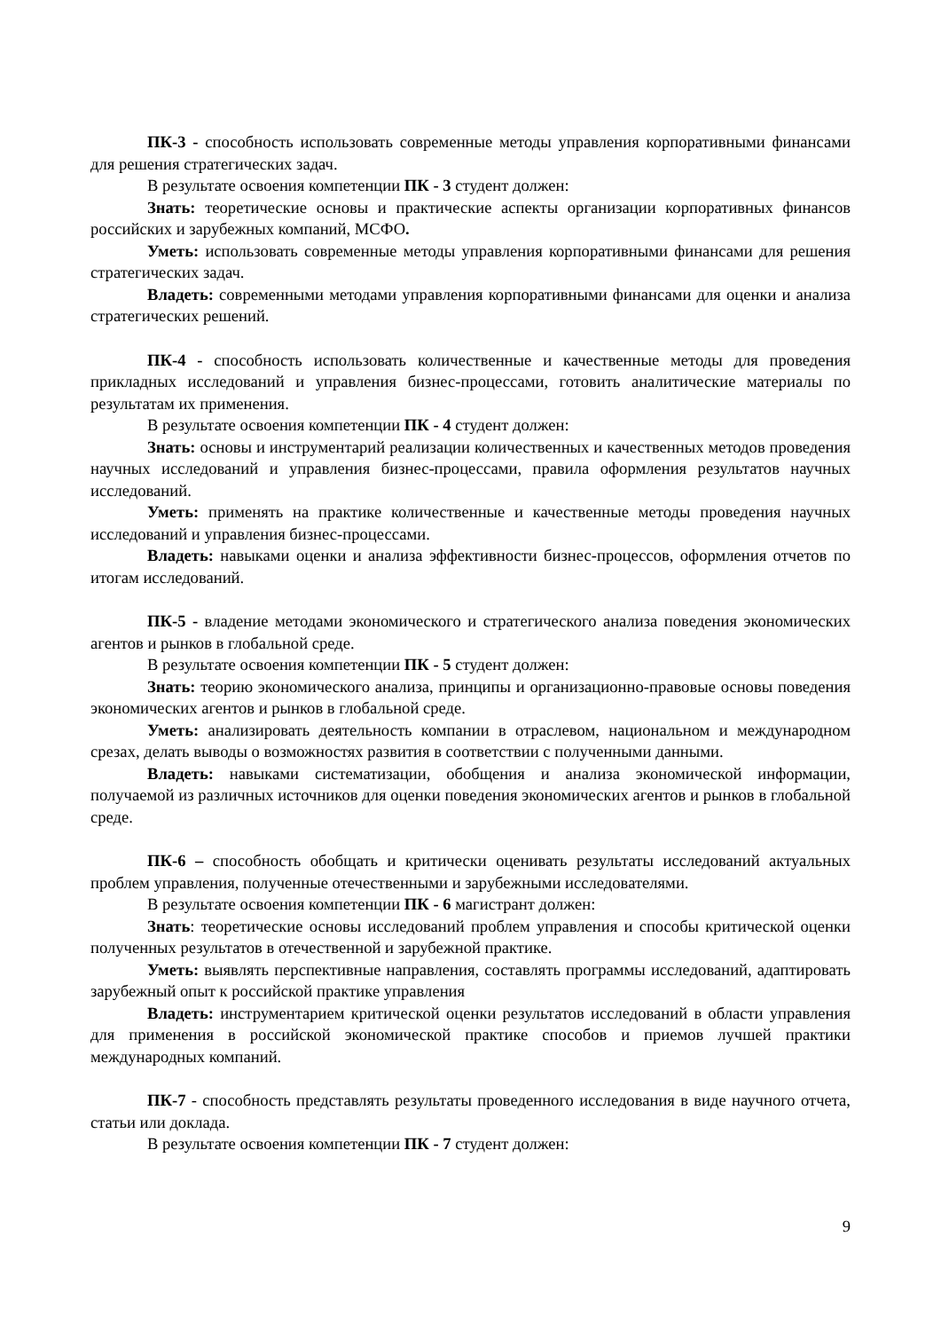ПК-3 - способность использовать современные методы управления корпоративными финансами для решения стратегических задач.
В результате освоения компетенции ПК - 3 студент должен:
Знать: теоретические основы и практические аспекты организации корпоративных финансов российских и зарубежных компаний, МСФО.
Уметь: использовать современные методы управления корпоративными финансами для решения стратегических задач.
Владеть: современными методами управления корпоративными финансами для оценки и анализа стратегических решений.
ПК-4 - способность использовать количественные и качественные методы для проведения прикладных исследований и управления бизнес-процессами, готовить аналитические материалы по результатам их применения.
В результате освоения компетенции ПК - 4 студент должен:
Знать: основы и инструментарий реализации количественных и качественных методов проведения научных исследований и управления бизнес-процессами, правила оформления результатов научных исследований.
Уметь: применять на практике количественные и качественные методы проведения научных исследований и управления бизнес-процессами.
Владеть: навыками оценки и анализа эффективности бизнес-процессов, оформления отчетов по итогам исследований.
ПК-5 - владение методами экономического и стратегического анализа поведения экономических агентов и рынков в глобальной среде.
В результате освоения компетенции ПК - 5 студент должен:
Знать: теорию экономического анализа, принципы и организационно-правовые основы поведения экономических агентов и рынков в глобальной среде.
Уметь: анализировать деятельность компании в отраслевом, национальном и международном срезах, делать выводы о возможностях развития в соответствии с полученными данными.
Владеть: навыками систематизации, обобщения и анализа экономической информации, получаемой из различных источников для оценки поведения экономических агентов и рынков в глобальной среде.
ПК-6 – способность обобщать и критически оценивать результаты исследований актуальных проблем управления, полученные отечественными и зарубежными исследователями.
В результате освоения компетенции ПК - 6 магистрант должен:
Знать: теоретические основы исследований проблем управления и способы критической оценки полученных результатов в отечественной и зарубежной практике.
Уметь: выявлять перспективные направления, составлять программы исследований, адаптировать зарубежный опыт к российской практике управления
Владеть: инструментарием критической оценки результатов исследований в области управления для применения в российской экономической практике способов и приемов лучшей практики международных компаний.
ПК-7 - способность представлять результаты проведенного исследования в виде научного отчета, статьи или доклада.
В результате освоения компетенции ПК - 7 студент должен:
9